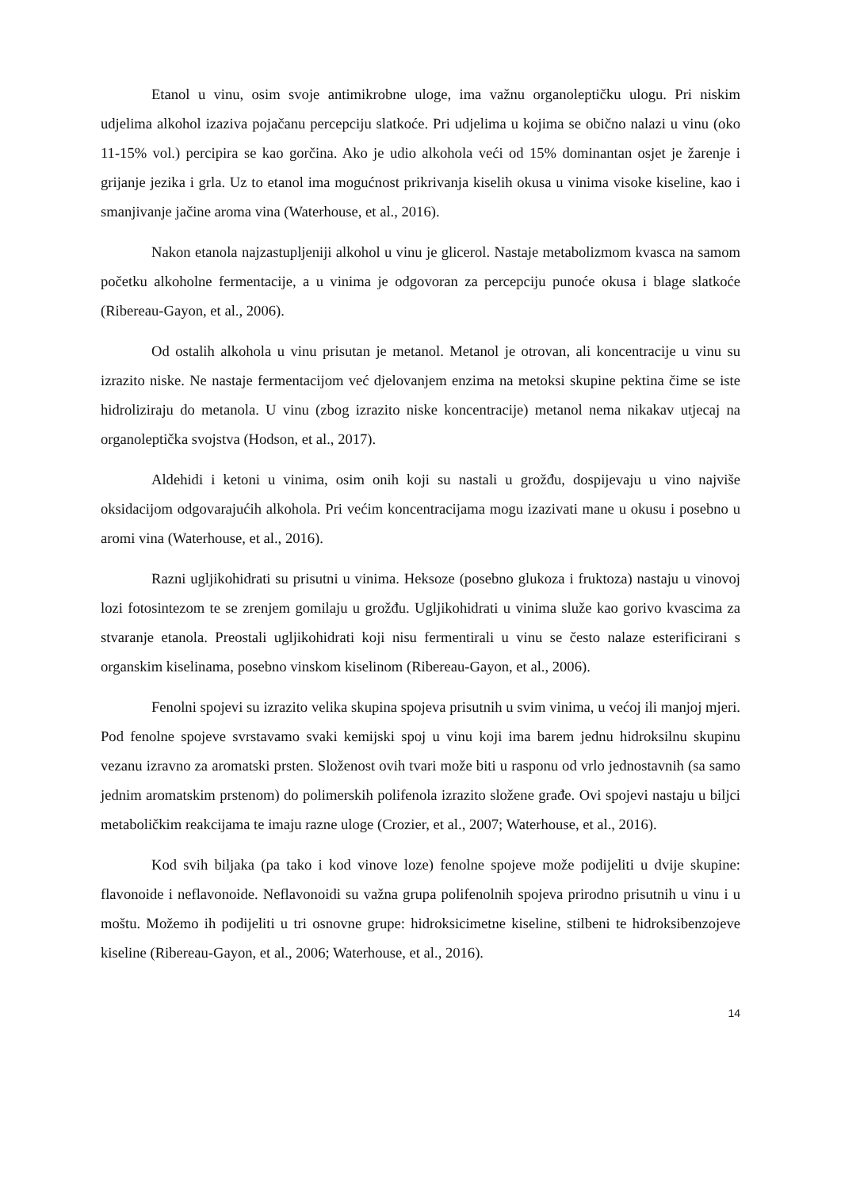Etanol u vinu, osim svoje antimikrobne uloge, ima važnu organoleptičku ulogu. Pri niskim udjelima alkohol izaziva pojačanu percepciju slatkoće. Pri udjelima u kojima se obično nalazi u vinu (oko 11-15% vol.) percipira se kao gorčina. Ako je udio alkohola veći od 15% dominantan osjet je žarenje i grijanje jezika i grla. Uz to etanol ima mogućnost prikrivanja kiselih okusa u vinima visoke kiseline, kao i smanjivanje jačine aroma vina (Waterhouse, et al., 2016).
Nakon etanola najzastupljeniji alkohol u vinu je glicerol. Nastaje metabolizmom kvasca na samom početku alkoholne fermentacije, a u vinima je odgovoran za percepciju punoće okusa i blage slatkoće (Ribereau-Gayon, et al., 2006).
Od ostalih alkohola u vinu prisutan je metanol. Metanol je otrovan, ali koncentracije u vinu su izrazito niske. Ne nastaje fermentacijom već djelovanjem enzima na metoksi skupine pektina čime se iste hidroliziraju do metanola. U vinu (zbog izrazito niske koncentracije) metanol nema nikakav utjecaj na organoleptička svojstva (Hodson, et al., 2017).
Aldehidi i ketoni u vinima, osim onih koji su nastali u grožđu, dospijevaju u vino najviše oksidacijom odgovarajućih alkohola. Pri većim koncentracijama mogu izazivati mane u okusu i posebno u aromi vina (Waterhouse, et al., 2016).
Razni ugljikohidrati su prisutni u vinima. Heksoze (posebno glukoza i fruktoza) nastaju u vinovoj lozi fotosintezom te se zrenjem gomilaju u grožđu. Ugljikohidrati u vinima služe kao gorivo kvascima za stvaranje etanola. Preostali ugljikohidrati koji nisu fermentirali u vinu se često nalaze esterificirani s organskim kiselinama, posebno vinskom kiselinom (Ribereau-Gayon, et al., 2006).
Fenolni spojevi su izrazito velika skupina spojeva prisutnih u svim vinima, u većoj ili manjoj mjeri. Pod fenolne spojeve svrstavamo svaki kemijski spoj u vinu koji ima barem jednu hidroksilnu skupinu vezanu izravno za aromatski prsten. Složenost ovih tvari može biti u rasponu od vrlo jednostavnih (sa samo jednim aromatskim prstenom) do polimerskih polifenola izrazito složene građe. Ovi spojevi nastaju u biljci metaboličkim reakcijama te imaju razne uloge (Crozier, et al., 2007; Waterhouse, et al., 2016).
Kod svih biljaka (pa tako i kod vinove loze) fenolne spojeve može podijeliti u dvije skupine: flavonoide i neflavonoide. Neflavonoidi su važna grupa polifenolnih spojeva prirodno prisutnih u vinu i u moštu. Možemo ih podijeliti u tri osnovne grupe: hidroksicimetne kiseline, stilbeni te hidroksibenzojeve kiseline (Ribereau-Gayon, et al., 2006; Waterhouse, et al., 2016).
14